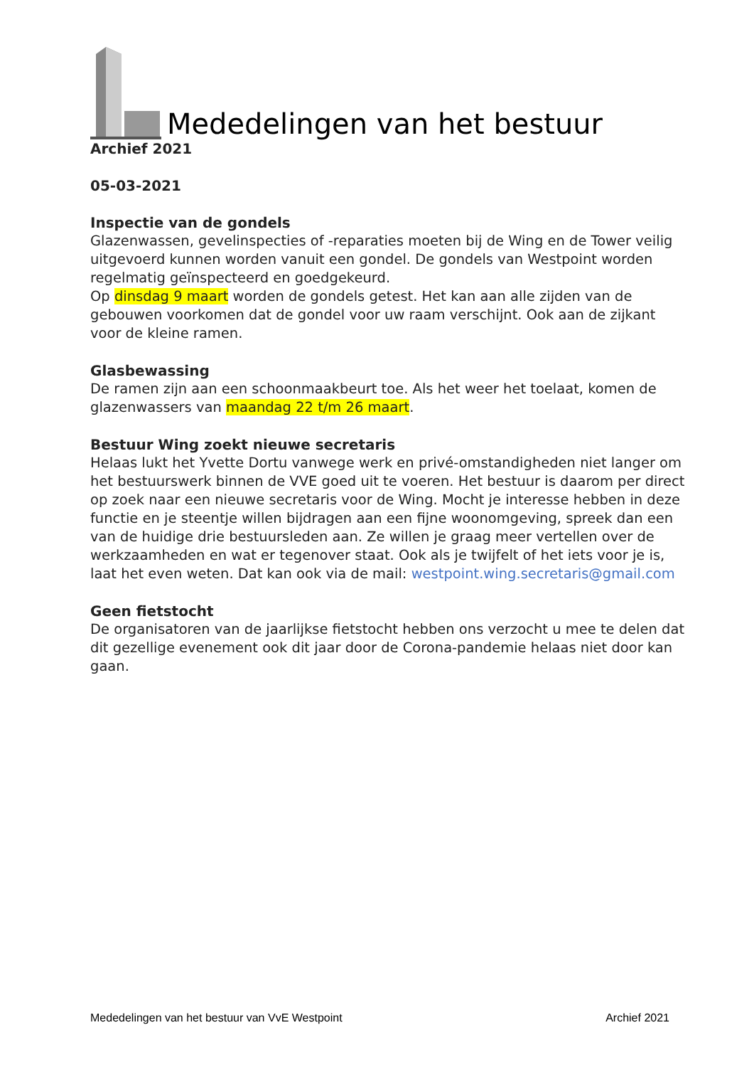Mededelingen van het bestuur
Archief 2021
05-03-2021
Inspectie van de gondels
Glazenwassen, gevelinspecties of -reparaties moeten bij de Wing en de Tower veilig uitgevoerd kunnen worden vanuit een gondel. De gondels van Westpoint worden regelmatig geïnspecteerd en goedgekeurd.
Op dinsdag 9 maart worden de gondels getest. Het kan aan alle zijden van de gebouwen voorkomen dat de gondel voor uw raam verschijnt. Ook aan de zijkant voor de kleine ramen.
Glasbewassing
De ramen zijn aan een schoonmaakbeurt toe. Als het weer het toelaat, komen de glazenwassers van maandag 22 t/m 26 maart.
Bestuur Wing zoekt nieuwe secretaris
Helaas lukt het Yvette Dortu vanwege werk en privé-omstandigheden niet langer om het bestuurswerk binnen de VVE goed uit te voeren. Het bestuur is daarom per direct op zoek naar een nieuwe secretaris voor de Wing. Mocht je interesse hebben in deze functie en je steentje willen bijdragen aan een fijne woonomgeving, spreek dan een van de huidige drie bestuursleden aan. Ze willen je graag meer vertellen over de werkzaamheden en wat er tegenover staat. Ook als je twijfelt of het iets voor je is, laat het even weten. Dat kan ook via de mail: westpoint.wing.secretaris@gmail.com
Geen fietstocht
De organisatoren van de jaarlijkse fietstocht hebben ons verzocht u mee te delen dat dit gezellige evenement ook dit jaar door de Corona-pandemie helaas niet door kan gaan.
Mededelingen van het bestuur van VvE Westpoint Archief 2021